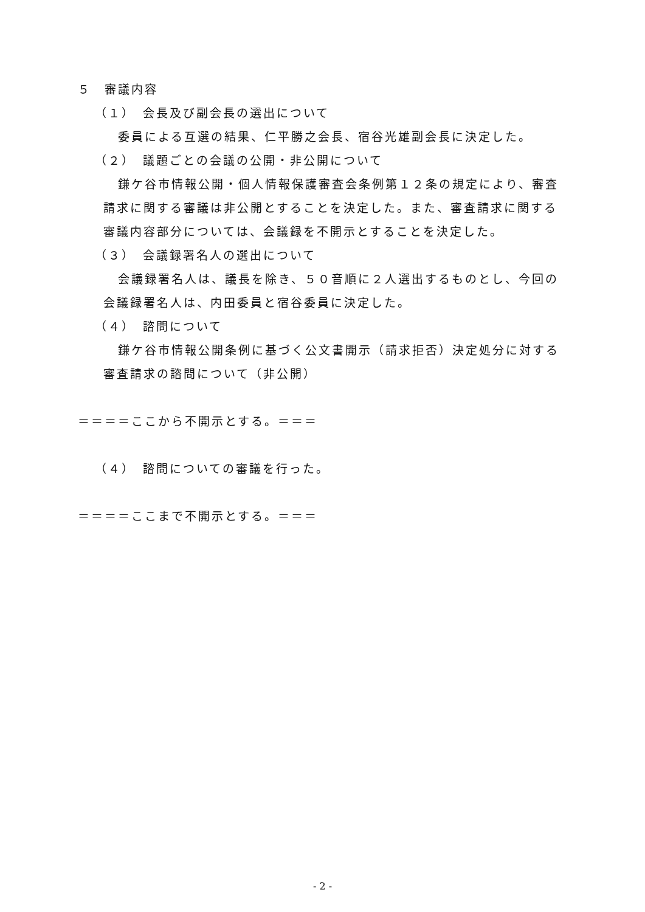５　審議内容
（１）　会長及び副会長の選出について
委員による互選の結果、仁平勝之会長、宿谷光雄副会長に決定した。
（２）　議題ごとの会議の公開・非公開について
鎌ケ谷市情報公開・個人情報保護審査会条例第１２条の規定により、審査請求に関する審議は非公開とすることを決定した。また、審査請求に関する審議内容部分については、会議録を不開示とすることを決定した。
（３）　会議録署名人の選出について
会議録署名人は、議長を除き、５０音順に２人選出するものとし、今回の会議録署名人は、内田委員と宿谷委員に決定した。
（４）　諮問について
鎌ケ谷市情報公開条例に基づく公文書開示（請求拒否）決定処分に対する審査請求の諮問について（非公開）
＝＝＝＝ここから不開示とする。＝＝＝
（４）　諮問についての審議を行った。
＝＝＝＝ここまで不開示とする。＝＝＝
- 2 -